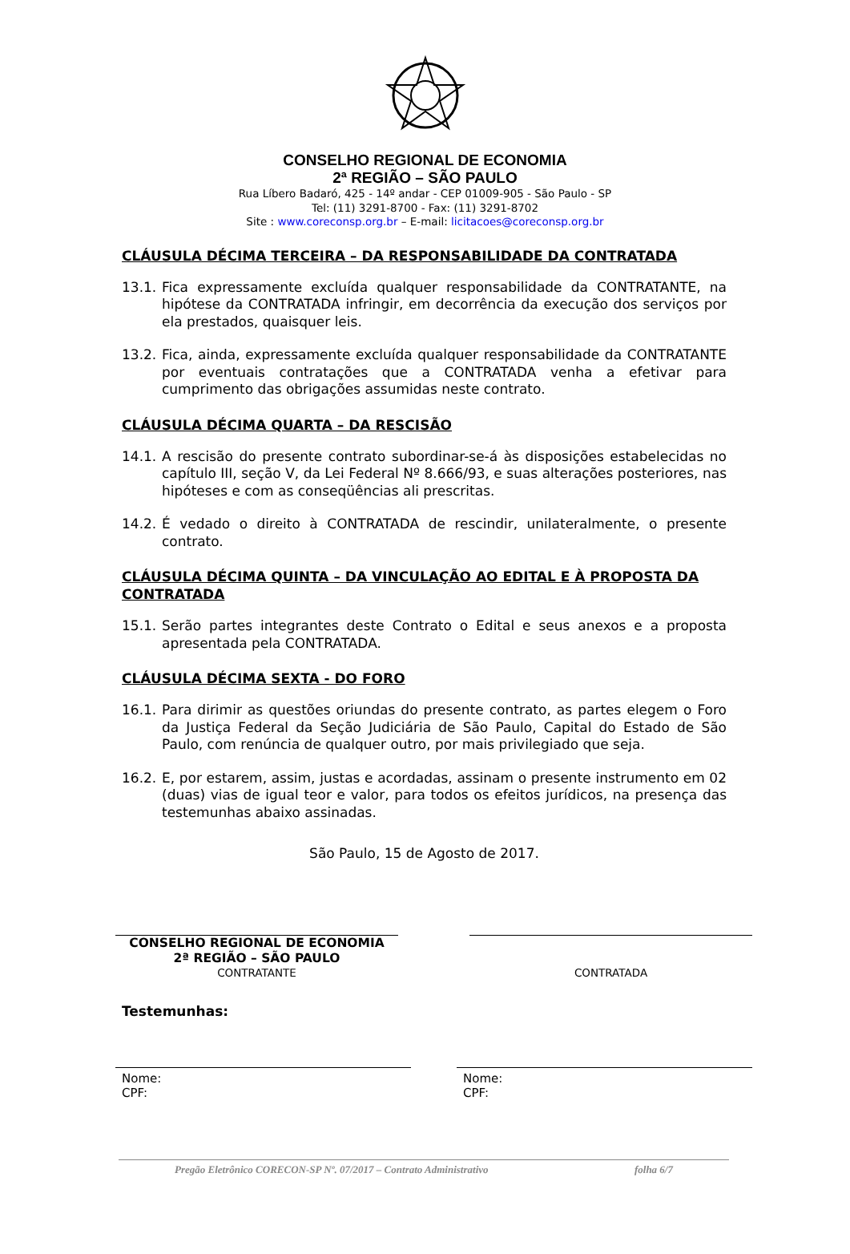CONSELHO REGIONAL DE ECONOMIA
2ª REGIÃO – SÃO PAULO
Rua Líbero Badaró, 425 - 14º andar - CEP 01009-905 - São Paulo - SP
Tel: (11) 3291-8700 - Fax: (11) 3291-8702
Site : www.coreconsp.org.br – E-mail: licitacoes@coreconsp.org.br
CLÁUSULA DÉCIMA TERCEIRA – DA RESPONSABILIDADE DA CONTRATADA
13.1. Fica expressamente excluída qualquer responsabilidade da CONTRATANTE, na hipótese da CONTRATADA infringir, em decorrência da execução dos serviços por ela prestados, quaisquer leis.
13.2. Fica, ainda, expressamente excluída qualquer responsabilidade da CONTRATANTE por eventuais contratações que a CONTRATADA venha a efetivar para cumprimento das obrigações assumidas neste contrato.
CLÁUSULA DÉCIMA QUARTA – DA RESCISÃO
14.1. A rescisão do presente contrato subordinar-se-á às disposições estabelecidas no capítulo III, seção V, da Lei Federal Nº 8.666/93, e suas alterações posteriores, nas hipóteses e com as conseqüências ali prescritas.
14.2. É vedado o direito à CONTRATADA de rescindir, unilateralmente, o presente contrato.
CLÁUSULA DÉCIMA QUINTA – DA VINCULAÇÃO AO EDITAL E À PROPOSTA DA CONTRATADA
15.1. Serão partes integrantes deste Contrato o Edital e seus anexos e a proposta apresentada pela CONTRATADA.
CLÁUSULA DÉCIMA SEXTA - DO FORO
16.1. Para dirimir as questões oriundas do presente contrato, as partes elegem o Foro da Justiça Federal da Seção Judiciária de São Paulo, Capital do Estado de São Paulo, com renúncia de qualquer outro, por mais privilegiado que seja.
16.2. E, por estarem, assim, justas e acordadas, assinam o presente instrumento em 02 (duas) vias de igual teor e valor, para todos os efeitos jurídicos, na presença das testemunhas abaixo assinadas.
São Paulo, 15 de Agosto de 2017.
CONSELHO REGIONAL DE ECONOMIA
2ª REGIÃO – SÃO PAULO
CONTRATANTE
CONTRATADA
Testemunhas:
Nome:
CPF:
Nome:
CPF:
Pregão Eletrônico CORECON-SP Nº. 07/2017 – Contrato Administrativo folha 6/7